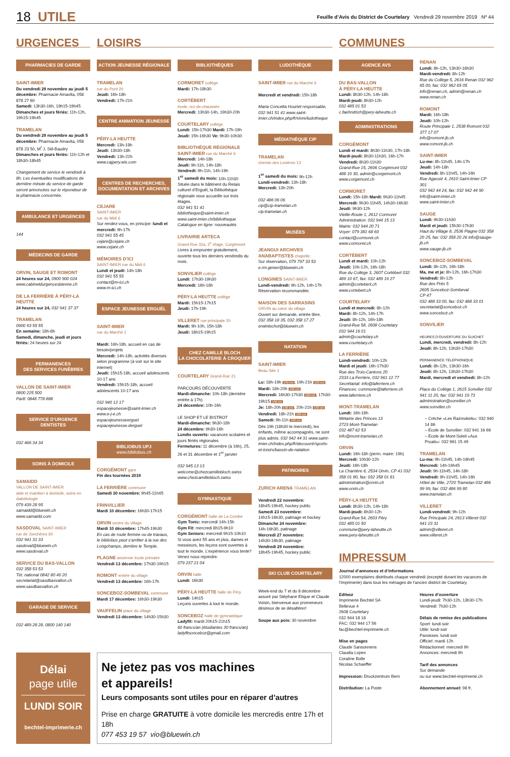18 UTILE Feuille d’Avis du District de Courtelary Vendredi 29 novembre 2019 Nº 44
URGENCES LOISIRS
PHARMACIES DE GARDE
SAINT-IMIER
Du vendredi 29 novembre au jeudi 5 décembre: Pharmacie Amavita, 058 878 27 60
Samedi: 13h30-16h, 19h15-19h45
Dimanches et jours fériés: 11h-12h, 19h15-19h45
TRAMELAN
Du vendredi 29 novembre au jeudi 5 décembre: Pharmacie Amavita, 058 878 23 50, M<sup>r</sup> J. Stil-Baudry
Dimanches et jours fériés: 11h-12h et 18h30-18h45
Changement de service le vendredi à 8h. Les éventuelles modifications de dernière minute du service de garde seront annoncées sur le répondeur de la pharmacie concernée.
AMBULANCE ET URGENCES
144
MÉDECINS DE GARDE
ORVIN, SAUGE ET ROMONT
24 heures sur 24, 0900 900 024 www.cabinetdurgencesbienne.ch
DE LA FERRIÈRE À PÉRY-LA HEUTTE
24 heures sur 24, 032 941 37 37
TRAMELAN
0900 93 55 55
En semaine: 18h-8h
Samedi, dimanche, jeudi et jours fériés: 24 heures sur 24
PERMANENCES
DES SERVICES FUNÈBRES
VALLON DE SAINT-IMIER
0800 225 500
Par8: 0848 778 888
SERVICE D’URGENCE DENTISTES
032 466 34 34
SOINS À DOMICILE
SAMAIDD
VALLON DE SAINT-IMIER
aide et maintien à domicile, soins en diabétologie
079 439 28 95
samaidd@bluewin.ch
www.samaidd.com
SASDOVAL SAINT-IMIER
rue de Jonchères 60
032 941 31 33
sasdoval@bluewin.ch
www.sasdoval.ch
SERVICE DU BAS-VALLON
032 358 53 53
Tél. national 0842 80 40 20
secretariat@sasdbasvallon.ch
www.sasdbasvallon.ch
GARAGE DE SERVICE
032 489 28 28, 0800 140 140
ACTION JEUNESSE RÉGIONALE
TRAMELAN
rue du Pont 20
Jeudi: 16h-18h
Vendredi: 17h-21h
CENTRE ANIMATION JEUNESSE
PÉRY-LA HEUTTE
Mercredi: 13h-18h
Jeudi: 13h30-18h
Vendredi: 13h-22h
www.cajpery.wix.com
CENTRES DE RECHERCHES,
DOCUMENTATION ET ARCHIVES
CEJARE
SAINT-IMIER
rue du Midi 6
Sur rendez-vous, en principe: lundi et mercredi: 9h-17h
032 941 55 45
cejare@cejare.ch
www.cejare.ch
MÉMOIRES D’ICI
SAINT-IMIER rue du Midi 6
Lundi et jeudi: 14h-18h
032 941 55 55
contact@m-ici.ch
www.m-ici.ch
ESPACE JEUNESSE ERGUËL
SAINT-IMIER
rue du Marché 1
Mardi: 16h-18h, accueil en cas de besoin/projets
Mercredi: 14h-18h, activités diverses selon programme (à voir sur le site internet)
Jeudi: 15h15-18h, accueil adolescents 10-17 ans
Vendredi: 15h15-18h, accueil adolescents 10-17 ans
032 940 12 17
espacejeunesse@saint-imier.ch
www.e-j-e.ch
espacejeunesseerguel
espacejeunesse.derguel
BIBLIOBUS UPJ
www.bibliobus.ch
CORGÉMONT gare
Fin des tournées 2019
LA FERRIÈRE commune
Samedi 30 novembre: 9h45-11h45
FRINVILLIER
Mardi 10 décembre: 16h30-17h15
ORVIN centre du village
Mardi 10 décembre: 17h45-19h30
En cas de route fermée ou de travaux, le bibliobus peut s’arrêter à la rue des Longchamps, derrière le Temple.
PLAGNE ancienne école primaire
Vendredi 13 décembre: 17h30-19h15
ROMONT entrée du village
Vendredi 13 décembre: 16h-17h
SONCEBOZ-SOMBEVAL commune
Mardi 17 décembre: 16h30-19h30
VAUFFELIN place du village
Vendredi 13 décembre: 14h30-15h30
BIBLIOTHÈQUES
CORMORET collège
Mardi: 17h-18h30
CORTÉBERT
école, rez-de-chaussée
Mercredi: 13h30-14h, 19h30-20h
COURTELARY collège
Lundi: 15h-17h30 Mardi: 17h-19h
Jeudi: 15h-16h30 Ve: 9h30-10h30
BIBLIOTHÈQUE RÉGIONALE SAINT-IMIER rue du Marché 6
Mercredi: 14h-18h
Jeudi: 9h-11h, 14h-18h
Vendredi: 9h-11h, 14h-19h
1<sup>er</sup> samedi du mois: 10h-11h30
Située dans le bâtiment du Relais culturel d’Erguël, la Bibliothèque régionale vous accueille sur trois étages.
032 941 51 41
bibliotheque@saint-imier.ch
www.saint-imier.ch/bibliotheque
Catalogue en ligne: nouveautés
LIVRAIRIE ARTECA
Grand-Rue 32a, 2<sup>e</sup> étage, Corgémont
Livres à emprunter gratuitement, ouverte tous les derniers vendredis du mois.
SONVILIER collège
Lundi: 17h30-19h30
Mercredi: 16h-18h
PÉRY-LA HEUTTE collège
Mardi: 15h15-17h15
Jeudi: 17h-19h
VILLERET rue principale 20
Mardi: 9h-10h, 15h-18h
Jeudi: 18h15-19h15
CHEZ CAMILLE BLOCH
LA CHOCOLATERIE À CROQUER
COURTELARY Grand-Rue 21
PARCOURS DÉCOUVERTE
Mardi-dimanche: 10h-18h (dernière entrée à 17h)
24 décembre: 10h-16h
LE SHOP ET LE BISTROT
Mardi-dimanche: 9h30-18h
24 décembre: 9h30-16h
Lundis ouverts: vacances scolaires et jours fériés régionales
Fermetures: 11 décembre (à 16h), 25, 26 et 31 décembre et 1<sup>er</sup> janvier
032 945 13 13
welcome@chezcamillebloch.swiss
www.chezcamillebloch.swiss
GYMNASTIQUE
CORGÉMONT halle de La Combe
Gym Tonic: mercredi 14h-15h
Gym Fit: mercredi 8h15-9h10
Gym Seniors: mercredi 9h15-10h10
Si vous avez 55 ans et plus, dames et messieurs, les leçons sont ouvertes à tout le monde. L’expérience vous tente? Venez nous rejoindre.
079 237 21 04
ORVIN halle
Lundi: 16h30
PÉRY-LA HEUTTE halle de Péry
Lundi: 14h15
Leçons ouvertes à tout le monde.
SONCEBOZ halle de gymnastique
Ladyfit: mardi 20h15-21h15
60 francs/an (étudiantes 30 francs/an) ladyfitsonceboz@gmail.com
LUDOTHÈQUE
SAINT-IMIER rue du Marché 6
Mercredi et vendredi: 15h-18h
Maria Concetta Houriet responsable, 032 941 51 41 www.saint-imier.ch/index.php/fr/vivre/ludotheque
MÉDIATHÈQUE CIP
TRAMELAN
chemin des Lovières 13
1<sup>er</sup> samedi du mois: 9h-12h
Lundi-vendredi: 13h-18h
Mercredi: 13h-20h
032 486 06 06
cip@cip-tramelan.ch
cip-tramelan.ch
MUSÉES
JEANGUI ARCHIVES ANABAPTISTES chapelle
Sur réservation, 079 797 33 53 e.rm.geiser@bluewin.ch
LONGINES SAINT-IMIER
Lundi-vendredi: 9h-12h, 14h-17h
Réservation recommandée.
MAISON DES SARRASINS
ORVIN au cœur du village
Ouvert sur demande, entrée libre.
032 358 18 35, 032 358 17 27 erwinlechot@bluewin.ch
NATATION
SAINT-IMIER
Beau Site 1
Lu: 18h-19h 140 cm, 19h-21h 190 cm
Mardi: 18h-20h 190 cm
Mercredi: 16h30-17h30 120 cm, 17h30-19h15 140 cm
Je: 18h-20h 190 cm, 20h-21h 140 cm
Vendredi: 18h-21h 190 cm
Samedi: 9h-11h 140 cm
Dès 19h (18h30 le mercredi), les enfants, même accompagnés, ne sont plus admis. 032 942 44 31 www.saint-imier.ch/index.php/fr/decouvrir/sports-et-loisirs/bassin-de-natation
PATINOIRES
ZURICH ARENA TRAMELAN
Vendredi 22 novembre:
18h45-19h45, hockey public
Samedi 23 novembre:
14h15-16h30, patinage et hockey
Dimanche 24 novembre:
14h-16h30, patinage
Mercredi 27 novembre:
14h30-16h30, patinage
Vendredi 29 novembre:
18h45-19h45, hockey public
SKI CLUB COURTELARY
Week-end du 7 et du 8 décembre assuré par Stéphane Etique et Claude Voisin, bienvenue aux promeneurs désireux de se désaltérer!
Soupe aux pois: 30 novembre
Délai
page utile
LUNDI SOIR
bechtel-imprimerie.ch
Ne jetez pas vos machines
et appareils!
Leurs composants sont utiles pour en réparer d’autres
Prise en charge GRATUITE à votre domicile les mercredis entre 17h et 18h
077 453 19 57 vio@bluewin.ch
COMMUNES
AGENCE AVS
DU BAS-VALLON
À PÉRY-LA HEUTTE
Lundi: 8h30-12h, 14h-18h
Mardi-jeudi: 8h30-12h
032 485 01 53
c.faehndrich@pery-laheutte.ch
ADMINISTRATIONS
CORGÉMONT
Lundi et mardi: 8h30-11h30, 17h-18h
Mardi-jeudi: 8h30-11h30, 16h-17h
Vendredi: 8h30-11h30
Grand-Rue 15, 2606 Corgémont 032 488 10 30, admin@corgemont.ch www.corgemont.ch
CORMORET
Lundi: 15h-18h Mardi: 9h30-11h45
Mercredi: 9h30-11h45, 14h30-16h30
Jeudi: 9h30-12h
Vieille-Route 1, 2612 Cormoret
Administration: 032 944 15 13
Mairie: 032 944 20 71
Voyer: 079 381 68 60
contact@cormoret.ch
www.cormoret.ch
CORTÉBERT
Lundi et mardi: 10h-12h
Jeudi: 10h-12h, 16h-18h
Rue du Collège 3, 2607 Cortébert 032 489 10 67, fax: 032 489 19 27 admin@cortebert.ch
www.cortebert.ch
COURTELARY
Lundi et mercredi: 8h-12h
Mardi: 8h-12h, 14h-17h
Jeudi: 8h-12h, 16h-18h
Grand-Rue 58, 2608 Courtelary
032 944 16 01
admin@courtelary.ch
www.courtelary.ch
LA FERRIÈRE
Lundi-vendredi: 10h-12h
Mardi et jeudi: 16h-17h30
Rue des Trois-Cantons 20
2333 La Ferrière, 032 961 12 77
Secrétariat: info@laferriere.ch
Finances: commune@laferriere.ch
www.laferriere.ch
MONT-TRAMELAN
Lundi: 16h-18h
Métairie des Princes 13
2723 Mont-Tramelan
032 487 62 53
info@mont-tramelan.ch
ORVIN
Lundi: 16h-18h (perm. maire: 19h)
Mercredi: 10h30-12h
Jeudi: 16h-18h
La Charrière 6, 2534 Orvin, CP 41 032 358 01 80, fax: 032 358 01 81 administration@orvin.ch
www.orvin.ch
PÉRY-LA HEUTTE
Lundi: 8h30-12h, 14h-18h
Mardi-jeudi: 8h30-12h
Grand-Rue 54, 2603 Péry
032 485 01 50
commune@pery-laheutte.ch
www.pery-laheutte.ch
RENAN
Lundi: 8h-12h, 13h30-18h30
Mardi-vendredi: 8h-12h
Rue du Collège 5, 2616 Renan 032 962 65 00, fax: 032 962 65 05 info@renan.ch, admin@renan.ch www.renan.ch
ROMONT
Mardi: 16h-18h
Jeudi: 10h-12h
Route Principale 1, 2538 Romont 032 377 17 07
info@romont-jb.ch
www.romont-jb.ch
SAINT-IMIER
Lu-me: 8h-11h45, 14h-17h
Jeudi: 14h-18h
Vendredi: 8h-11h45, 14h-16h
Rue Agassiz 4, 2610 Saint-Imier CP 301
032 942 44 24, fax: 032 942 44 90 info@saint-imier.ch
www.saint-imier.ch
SAUGE
Lundi: 9h30-11h30
Mardi et jeudi: 15h30-17h30
Haut du Village 8, 2536 Plagne 032 358 20 25, fax: 032 358 20 26 info@sauge-jb.ch
www.sauge-jb.ch
SONCEBOZ-SOMBEVAL
Lundi: 8h-12h, 16h-18h
Ma, me et je: 8h-12h, 16h-17h30
Vendredi: 8h-12h
Rue des Prés 5
2605 Sonceboz-Sombeval
CP 47
032 488 33 00, fax: 032 488 33 01 secretariat@sonceboz.ch
www.sonceboz.ch
SONVILIER
HEURES D’OUVERTURE DU GUICHET
Lundi, mercredi, vendredi: 8h-12h
Jeudi: 8h-12h, 13h30-17h30
PERMANENCE TÉLÉPHONIQUE
Lundi: 8h-12h, 13h30-16h
Jeudi: 8h-12h, 13h30-17h30
Mardi, mercredi et vendredi: 8h-12h
Place du Collège 1, 2615 Sonvilier 032 941 11 20, fax: 032 941 19 73 administration@sonvilier.ch
www.sonvilier.ch
– Crèche «Les Razmokets»: 032 940 14 86
– Ecole de Sonvilier: 032 941 16 66
– Ecole de Mont-Soleil «Aux Pruats»: 032 961 15 49
TRAMELAN
Lu-ma: 9h-11h45, 14h-16h45
Mercredi: 14h-16h45
Jeudi: 9h-11h45, 14h-18h
Vendredi: 9h-11h45, 14h-16h
Hôtel de Ville, 2720 Tramelan 032 486 99 99, fax: 032 486 99 80 www.tramelan.ch
VILLERET
Lundi-vendredi: 9h-12h
Rue Principale 24, 2613 Villeret 032 941 23 31
admin@villeret.ch
www.villeret.ch
IMPRESSUM
Journal d’annonces et d’informations
12000 exemplaires distribués chaque vendredi (excepté durant les vacances de l’imprimerie) dans tous les ménages de l’ancien district de Courtelary.
Editeur
Imprimerie Bechtel SA
Bellevue 4
2608 Courtelary
032 944 18 18
FAC: 032 944 17 56
fac@bechtel-imprimerie.ch
Mise en pages
Claude Sansonnens
Claudia Lopes
Coraline Bolle
Nicolas Schaeffer
Impression: Druckzentrum Bern
Distribution: La Poste
Heures d’ouverture
Lundi-jeudi: 7h30-12h, 13h30-17h
Vendredi: 7h30-12h
Délais de remise des publications
Sport: lundi soir
Utile: lundi soir
Paroisses: lundi soir
Officiel: mardi 12h
Rédactionnel: mercredi 9h
Annonces: mercredi 9h
Tarif des annonces
Sur demande
ou sur www.bechtel-imprimerie.ch
Abonnement annuel: 98 fr.